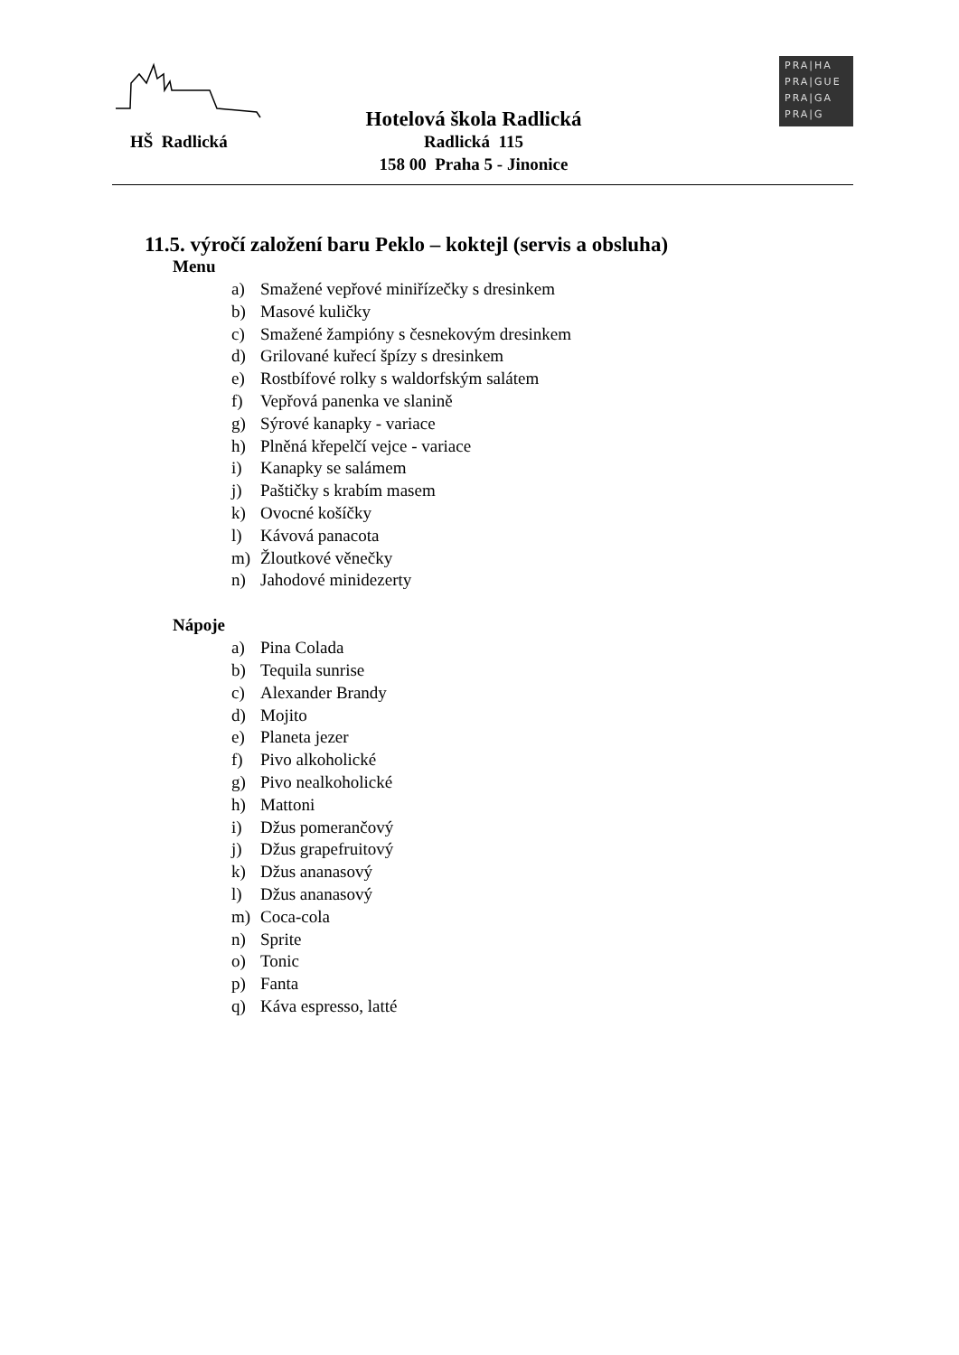HŠ Radlická
Hotelová škola Radlická
Radlická 115
158 00 Praha 5 - Jinonice
PRA|HA
PRA|GUE
PRA|GA
PRA|G
11.5. výročí založení baru Peklo – koktejl (servis a obsluha)
Menu
a) Smažené vepřové miniřízečky s dresinkem
b) Masové kuličky
c) Smažené žampióny s česnekovým dresinkem
d) Grilované kuřecí špízy s dresinkem
e) Rostbífové rolky s waldorfským salátem
f) Vepřová panenka ve slanině
g) Sýrové kanapky - variace
h) Plněná křepelčí vejce - variace
i) Kanapky se salámem
j) Paštičky s krabím masem
k) Ovocné košíčky
l) Kávová panacota
m) Žloutkové věnečky
n) Jahodové minidezerty
Nápoje
a) Pina Colada
b) Tequila sunrise
c) Alexander Brandy
d) Mojito
e) Planeta jezer
f) Pivo alkoholické
g) Pivo nealkoholické
h) Mattoni
i) Džus pomerančový
j) Džus grapefruitový
k) Džus ananasový
l) Džus ananasový
m) Coca-cola
n) Sprite
o) Tonic
p) Fanta
q) Káva espresso, latté